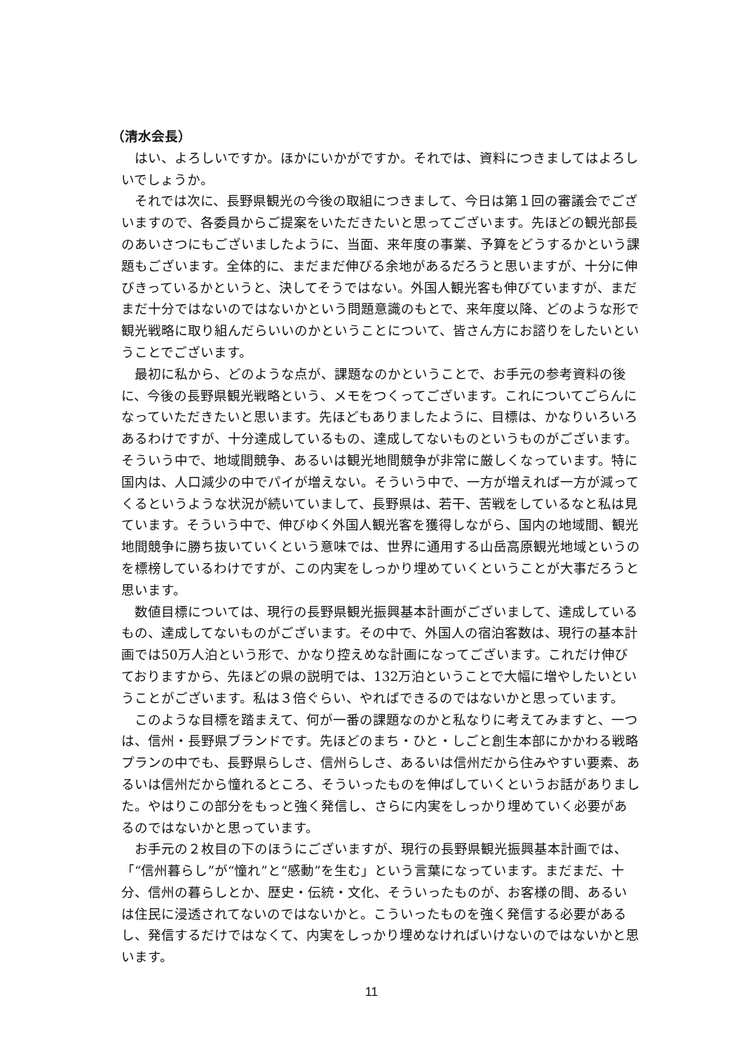（清水会長）
はい、よろしいですか。ほかにいかがですか。それでは、資料につきましてはよろしいでしょうか。
それでは次に、長野県観光の今後の取組につきまして、今日は第１回の審議会でございますので、各委員からご提案をいただきたいと思ってございます。先ほどの観光部長のあいさつにもございましたように、当面、来年度の事業、予算をどうするかという課題もございます。全体的に、まだまだ伸びる余地があるだろうと思いますが、十分に伸びきっているかというと、決してそうではない。外国人観光客も伸びていますが、まだまだ十分ではないのではないかという問題意識のもとで、来年度以降、どのような形で観光戦略に取り組んだらいいのかということについて、皆さん方にお諮りをしたいということでございます。
最初に私から、どのような点が、課題なのかということで、お手元の参考資料の後に、今後の長野県観光戦略という、メモをつくってございます。これについてごらんになっていただきたいと思います。先ほどもありましたように、目標は、かなりいろいろあるわけですが、十分達成しているもの、達成してないものというものがございます。そういう中で、地域間競争、あるいは観光地間競争が非常に厳しくなっています。特に国内は、人口減少の中でパイが増えない。そういう中で、一方が増えれば一方が減ってくるというような状況が続いていまして、長野県は、若干、苦戦をしているなと私は見ています。そういう中で、伸びゆく外国人観光客を獲得しながら、国内の地域間、観光地間競争に勝ち抜いていくという意味では、世界に通用する山岳高原観光地域というのを標榜しているわけですが、この内実をしっかり埋めていくということが大事だろうと思います。
数値目標については、現行の長野県観光振興基本計画がございまして、達成しているもの、達成してないものがございます。その中で、外国人の宿泊客数は、現行の基本計画では50万人泊という形で、かなり控えめな計画になってございます。これだけ伸びておりますから、先ほどの県の説明では、132万泊ということで大幅に増やしたいということがございます。私は３倍ぐらい、やればできるのではないかと思っています。
このような目標を踏まえて、何が一番の課題なのかと私なりに考えてみますと、一つは、信州・長野県ブランドです。先ほどのまち・ひと・しごと創生本部にかかわる戦略プランの中でも、長野県らしさ、信州らしさ、あるいは信州だから住みやすい要素、あるいは信州だから憧れるところ、そういったものを伸ばしていくというお話がありました。やはりこの部分をもっと強く発信し、さらに内実をしっかり埋めていく必要があるのではないかと思っています。
お手元の２枚目の下のほうにございますが、現行の長野県観光振興基本計画では、「“信州暮らし”が“憧れ”と“感動”を生む」という言葉になっています。まだまだ、十分、信州の暮らしとか、歴史・伝統・文化、そういったものが、お客様の間、あるいは住民に浸透されてないのではないかと。こういったものを強く発信する必要があるし、発信するだけではなくて、内実をしっかり埋めなければいけないのではないかと思います。
11